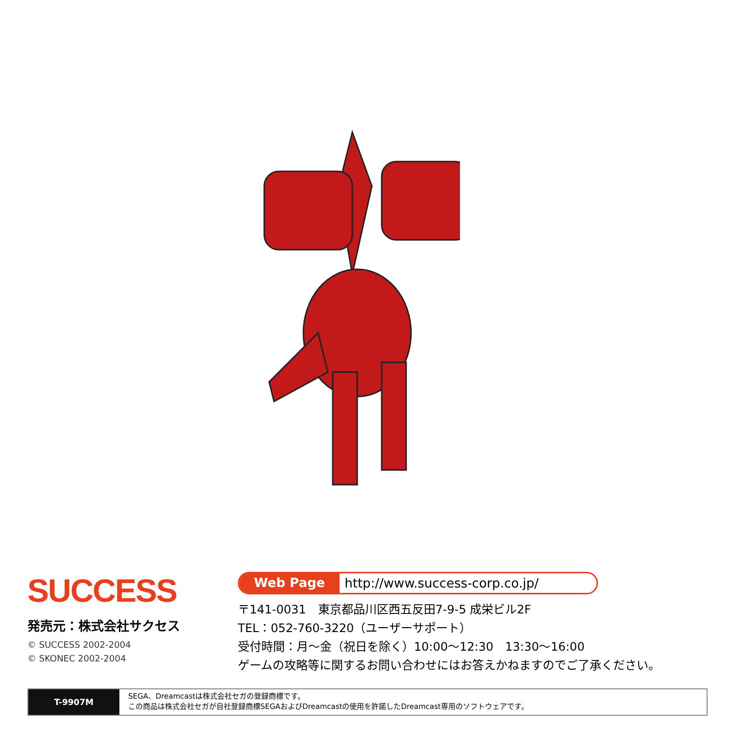SUCCESS
発売元：株式会社サクセス
© SUCCESS 2002-2004
© SKONEC 2002-2004
Web Page http://www.success-corp.co.jp/
〒141-0031　東京都品川区西五反田7-9-5 成栄ビル2F
TEL：052-760-3220（ユーザーサポート）
受付時間：月～金（祝日を除く）10:00～12:30　13:30～16:00
ゲームの攻略等に関するお問い合わせにはお答えかねますのでご了承ください。
T-9907M
SEGA、Dreamcastは株式会社セガの登録商標です。
この商品は株式会社セガが自社登録商標SEGAおよびDreamcastの使用を許諾したDreamcast専用のソフトウェアです。